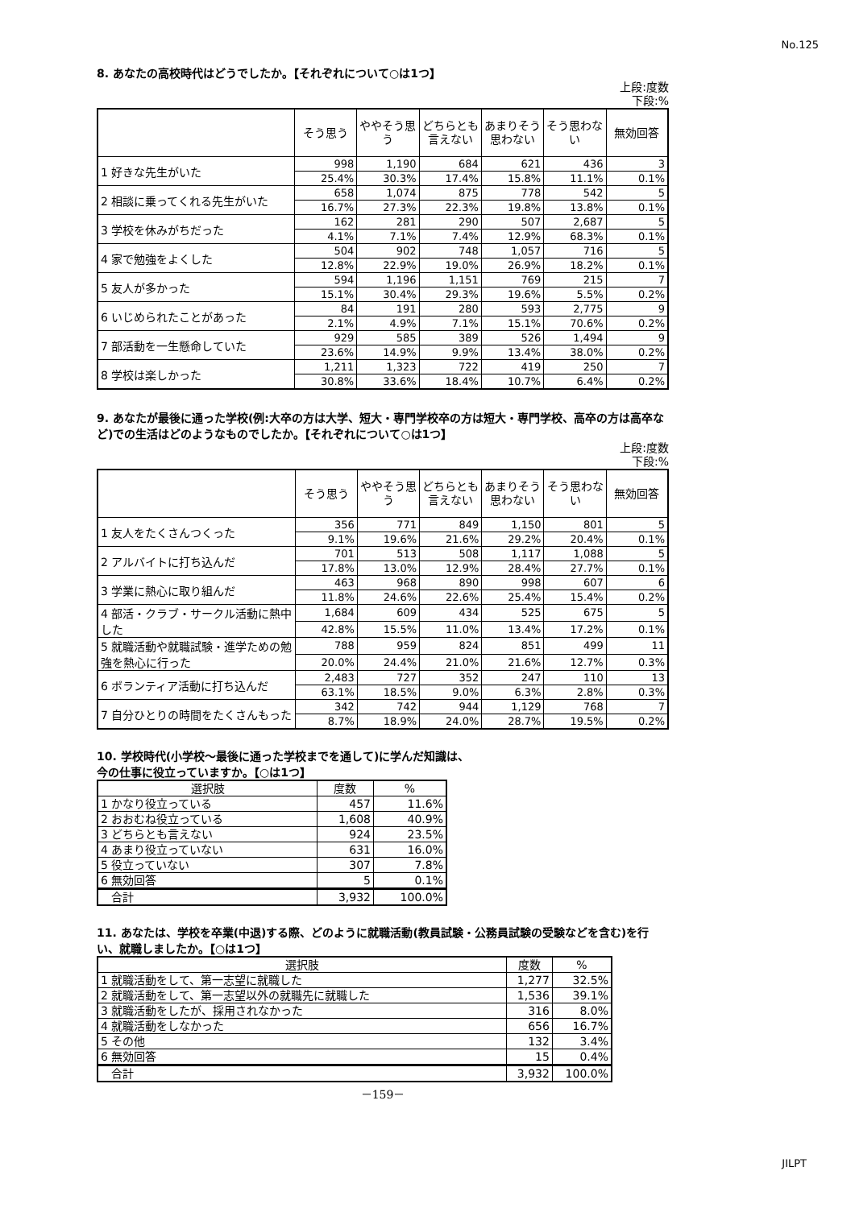No.125
8. あなたの高校時代はどうでしたか。【それぞれについて○は1つ】
上段:度数
下段:%
| | そう思う | ややそう思う | どちらとも言えない | あまりそう思わない | そう思わない | 無効回答 |
| --- | --- | --- | --- | --- | --- | --- |
| 1 好きな先生がいた | 998 | 1,190 | 684 | 621 | 436 | 3 |
| | 25.4% | 30.3% | 17.4% | 15.8% | 11.1% | 0.1% |
| 2 相談に乗ってくれる先生がいた | 658 | 1,074 | 875 | 778 | 542 | 5 |
| | 16.7% | 27.3% | 22.3% | 19.8% | 13.8% | 0.1% |
| 3 学校を休みがちだった | 162 | 281 | 290 | 507 | 2,687 | 5 |
| | 4.1% | 7.1% | 7.4% | 12.9% | 68.3% | 0.1% |
| 4 家で勉強をよくした | 504 | 902 | 748 | 1,057 | 716 | 5 |
| | 12.8% | 22.9% | 19.0% | 26.9% | 18.2% | 0.1% |
| 5 友人が多かった | 594 | 1,196 | 1,151 | 769 | 215 | 7 |
| | 15.1% | 30.4% | 29.3% | 19.6% | 5.5% | 0.2% |
| 6 いじめられたことがあった | 84 | 191 | 280 | 593 | 2,775 | 9 |
| | 2.1% | 4.9% | 7.1% | 15.1% | 70.6% | 0.2% |
| 7 部活動を一生懸命していた | 929 | 585 | 389 | 526 | 1,494 | 9 |
| | 23.6% | 14.9% | 9.9% | 13.4% | 38.0% | 0.2% |
| 8 学校は楽しかった | 1,211 | 1,323 | 722 | 419 | 250 | 7 |
| | 30.8% | 33.6% | 18.4% | 10.7% | 6.4% | 0.2% |
9. あなたが最後に通った学校(例:大卒の方は大学、短大・専門学校卒の方は短大・専門学校、高卒の方は高卒など)での生活はどのようなものでしたか。【それぞれについて○は1つ】
上段:度数
下段:%
| | そう思う | ややそう思う | どちらとも言えない | あまりそう思わない | そう思わない | 無効回答 |
| --- | --- | --- | --- | --- | --- | --- |
| 1 友人をたくさんつくった | 356 | 771 | 849 | 1,150 | 801 | 5 |
| | 9.1% | 19.6% | 21.6% | 29.2% | 20.4% | 0.1% |
| 2 アルバイトに打ち込んだ | 701 | 513 | 508 | 1,117 | 1,088 | 5 |
| | 17.8% | 13.0% | 12.9% | 28.4% | 27.7% | 0.1% |
| 3 学業に熱心に取り組んだ | 463 | 968 | 890 | 998 | 607 | 6 |
| | 11.8% | 24.6% | 22.6% | 25.4% | 15.4% | 0.2% |
| 4 部活・クラブ・サークル活動に熱中した | 1,684 | 609 | 434 | 525 | 675 | 5 |
| | 42.8% | 15.5% | 11.0% | 13.4% | 17.2% | 0.1% |
| 5 就職活動や就職試験・進学ための勉強を熱心に行った | 788 | 959 | 824 | 851 | 499 | 11 |
| | 20.0% | 24.4% | 21.0% | 21.6% | 12.7% | 0.3% |
| 6 ボランティア活動に打ち込んだ | 2,483 | 727 | 352 | 247 | 110 | 13 |
| | 63.1% | 18.5% | 9.0% | 6.3% | 2.8% | 0.3% |
| 7 自分ひとりの時間をたくさんもった | 342 | 742 | 944 | 1,129 | 768 | 7 |
| | 8.7% | 18.9% | 24.0% | 28.7% | 19.5% | 0.2% |
10. 学校時代(小学校～最後に通った学校までを通して)に学んだ知識は、
今の仕事に役立っていますか。【○は1つ】
| 選択肢 | 度数 | % |
| 1 かなり役立っている | 457 | 11.6% |
| 2 おおむね役立っている | 1,608 | 40.9% |
| 3 どちらとも言えない | 924 | 23.5% |
| 4 あまり役立っていない | 631 | 16.0% |
| 5 役立っていない | 307 | 7.8% |
| 6 無効回答 | 5 | 0.1% |
| 合計 | 3,932 | 100.0% |
11. あなたは、学校を卒業(中退)する際、どのように就職活動(教員試験・公務員試験の受験などを含む)を行い、就職しましたか。【○は1つ】
| 選択肢 | 度数 | % |
| 1 就職活動をして、第一志望に就職した | 1,277 | 32.5% |
| 2 就職活動をして、第一志望以外の就職先に就職した | 1,536 | 39.1% |
| 3 就職活動をしたが、採用されなかった | 316 | 8.0% |
| 4 就職活動をしなかった | 656 | 16.7% |
| 5 その他 | 132 | 3.4% |
| 6 無効回答 | 15 | 0.4% |
| 合計 | 3,932 | 100.0% |
－159－
JILPT